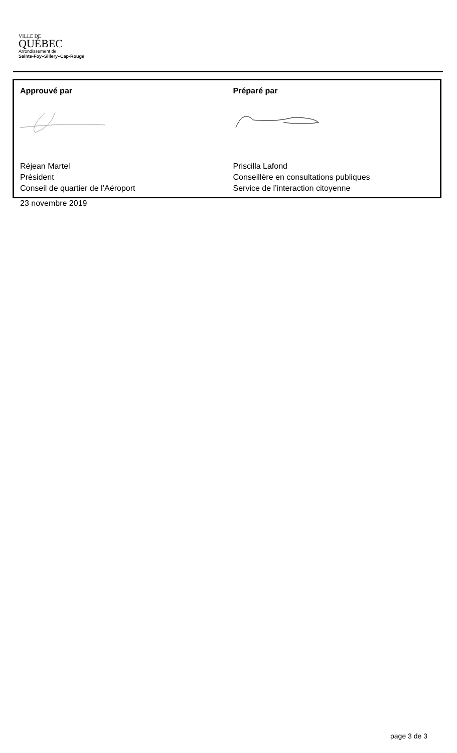VILLE DE
QUÉBEC
Arrondissement de
Sainte-Foy–Sillery–Cap-Rouge
Approuvé par
Réjean Martel
Président
Conseil de quartier de l’Aéroport
23 novembre 2019
Préparé par
Priscilla Lafond
Conseillère en consultations publiques
Service de l’interaction citoyenne
page 3 de 3